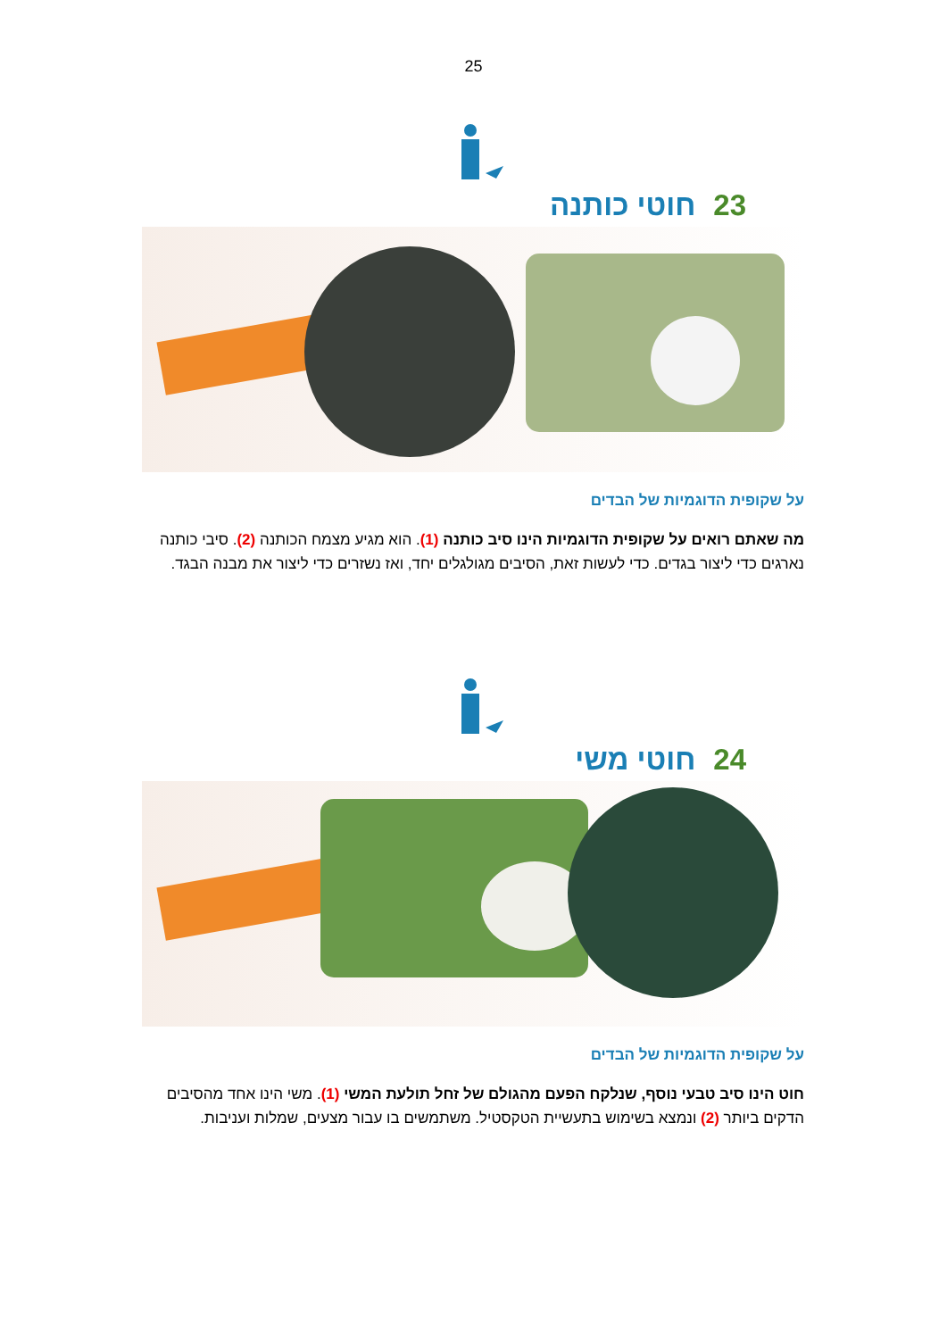25
23חוטי כותנה
על שקופית הדוגמיות של הבדים
מה שאתם רואים על שקופית הדוגמיות הינו סיב כותנה (1). הוא מגיע מצמח הכותנה (2). סיבי כותנה נארגים כדי ליצור בגדים. כדי לעשות זאת, הסיבים מגולגלים יחד, ואז נשזרים כדי ליצור את מבנה הבגד.
24חוטי משי
על שקופית הדוגמיות של הבדים
חוט הינו סיב טבעי נוסף, שנלקח הפעם מהגולם של זחל תולעת המשי (1). משי הינו אחד מהסיבים הדקים ביותר (2) ונמצא בשימוש בתעשיית הטקסטיל. משתמשים בו עבור מצעים, שמלות ועניבות.